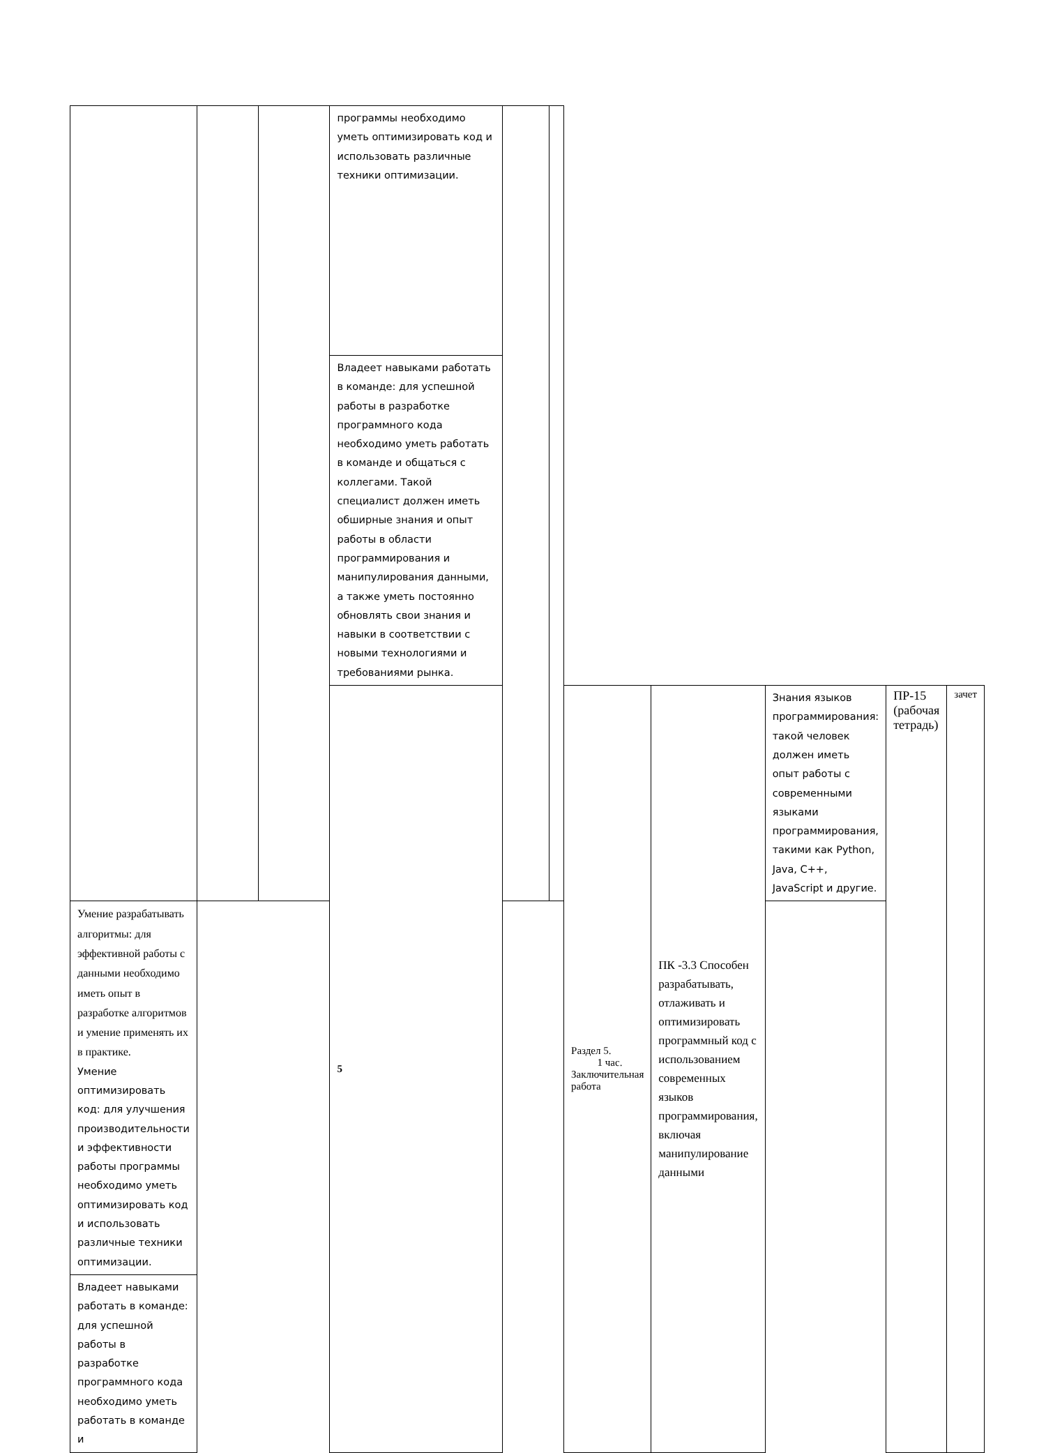| | | | программы необходимо уметь оптимизировать код и использовать различные техники оптимизации. | | | | | | | |
| | | | Владеет навыками работать в команде: для успешной работы в разработке программного кода необходимо уметь работать в команде и общаться с коллегами. Такой специалист должен иметь обширные знания и опыт работы в области программирования и манипулирования данными, а также уметь постоянно обновлять свои знания и навыки в соответствии с новыми технологиями и требованиями рынка. | | | | | | | |
| | | | 5 | | | Раздел 5. 1 час. Заключительная работа | ПК -3.3 Способен разрабатывать, отлаживать и оптимизировать программный код с использованием современных языков программирования, включая манипулирование данными | Знания языков программирования: такой человек должен иметь опыт работы с современными языками программирования, такими как Python, Java, C++, JavaScript и другие. | ПР-15 (рабочая тетрадь) | зачет |
| Умение разрабатывать алгоритмы: для эффективной работы с данными необходимо иметь опыт в разработке алгоритмов и умение применять их в практике. Умение оптимизировать код: для улучшения производительности и эффективности работы программы необходимо уметь оптимизировать код и использовать различные техники оптимизации. | | | | | | | | | | |
| Владеет навыками работать в команде: для успешной работы в разработке программного кода необходимо уметь работать в команде и | | | | | | | | | | |